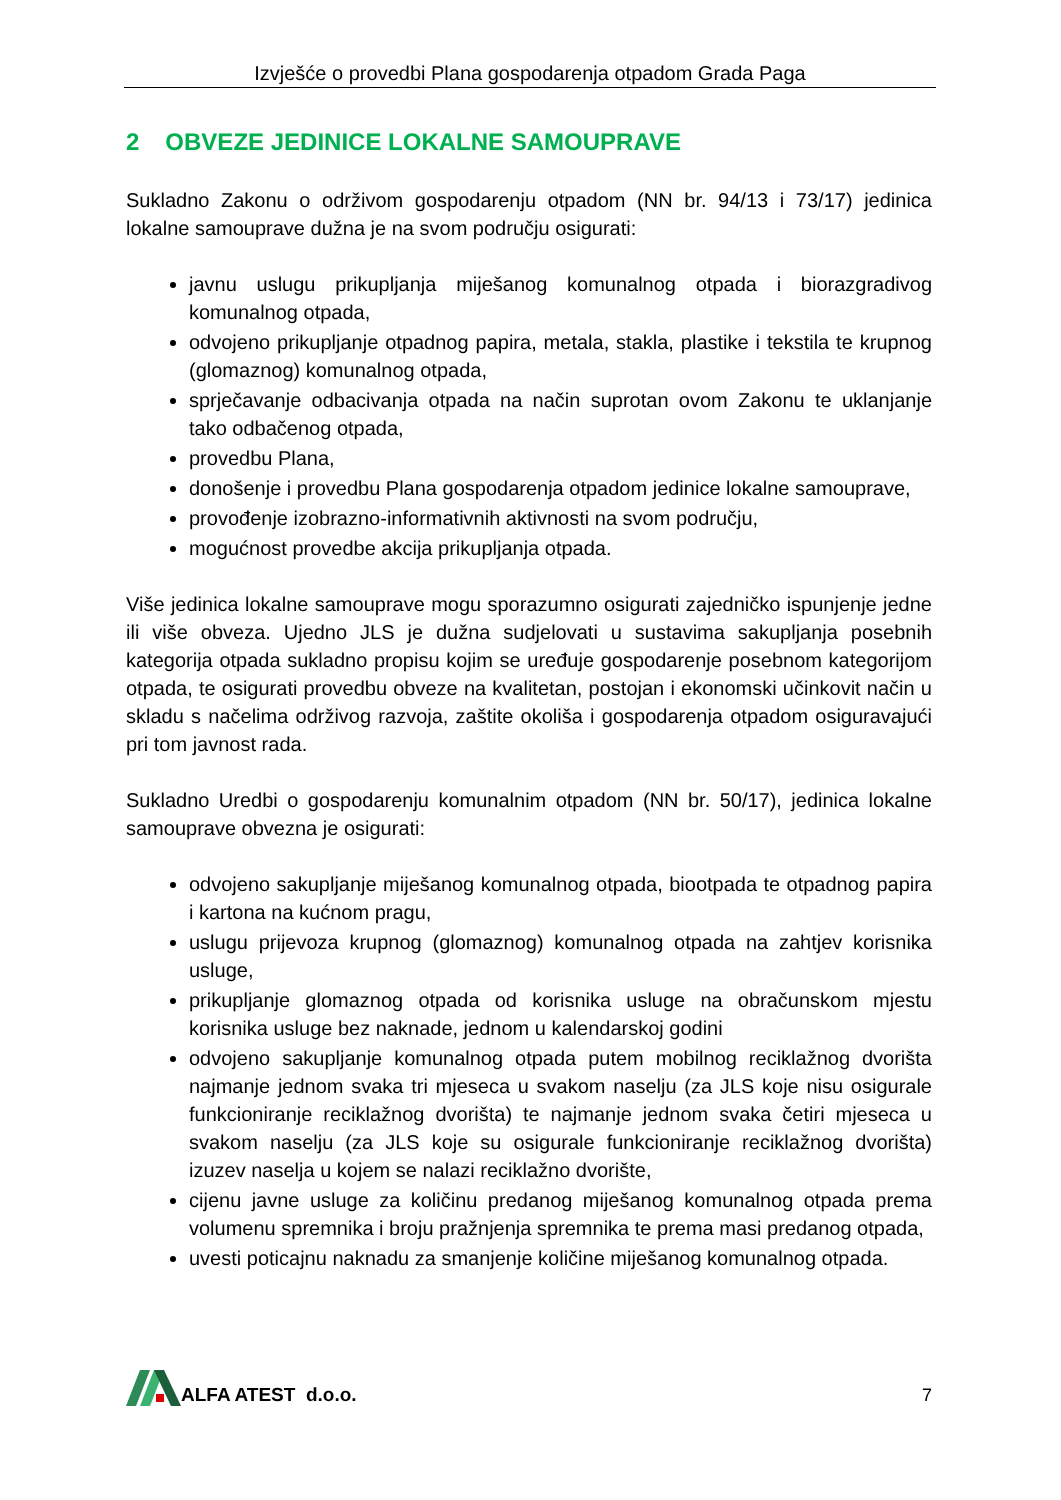Izvješće o provedbi Plana gospodarenja otpadom Grada Paga
2 OBVEZE JEDINICE LOKALNE SAMOUPRAVE
Sukladno Zakonu o održivom gospodarenju otpadom (NN br. 94/13 i 73/17) jedinica lokalne samouprave dužna je na svom području osigurati:
javnu uslugu prikupljanja miješanog komunalnog otpada i biorazgradivog komunalnog otpada,
odvojeno prikupljanje otpadnog papira, metala, stakla, plastike i tekstila te krupnog (glomaznog) komunalnog otpada,
sprječavanje odbacivanja otpada na način suprotan ovom Zakonu te uklanjanje tako odbačenog otpada,
provedbu Plana,
donošenje i provedbu Plana gospodarenja otpadom jedinice lokalne samouprave,
provođenje izobrazno-informativnih aktivnosti na svom području,
mogućnost provedbe akcija prikupljanja otpada.
Više jedinica lokalne samouprave mogu sporazumno osigurati zajedničko ispunjenje jedne ili više obveza. Ujedno JLS je dužna sudjelovati u sustavima sakupljanja posebnih kategorija otpada sukladno propisu kojim se uređuje gospodarenje posebnom kategorijom otpada, te osigurati provedbu obveze na kvalitetan, postojan i ekonomski učinkovit način u skladu s načelima održivog razvoja, zaštite okoliša i gospodarenja otpadom osiguravajući pri tom javnost rada.
Sukladno Uredbi o gospodarenju komunalnim otpadom (NN br. 50/17), jedinica lokalne samouprave obvezna je osigurati:
odvojeno sakupljanje miješanog komunalnog otpada, biootpada te otpadnog papira i kartona na kućnom pragu,
uslugu prijevoza krupnog (glomaznog) komunalnog otpada na zahtjev korisnika usluge,
prikupljanje glomaznog otpada od korisnika usluge na obračunskom mjestu korisnika usluge bez naknade, jednom u kalendarskoj godini
odvojeno sakupljanje komunalnog otpada putem mobilnog reciklažnog dvorišta najmanje jednom svaka tri mjeseca u svakom naselju (za JLS koje nisu osigurale funkcioniranje reciklažnog dvorišta) te najmanje jednom svaka četiri mjeseca u svakom naselju (za JLS koje su osigurale funkcioniranje reciklažnog dvorišta) izuzev naselja u kojem se nalazi reciklažno dvorište,
cijenu javne usluge za količinu predanog miješanog komunalnog otpada prema volumenu spremnika i broju pražnjenja spremnika te prema masi predanog otpada,
uvesti poticajnu naknadu za smanjenje količine miješanog komunalnog otpada.
ALFA ATEST d.o.o.
7